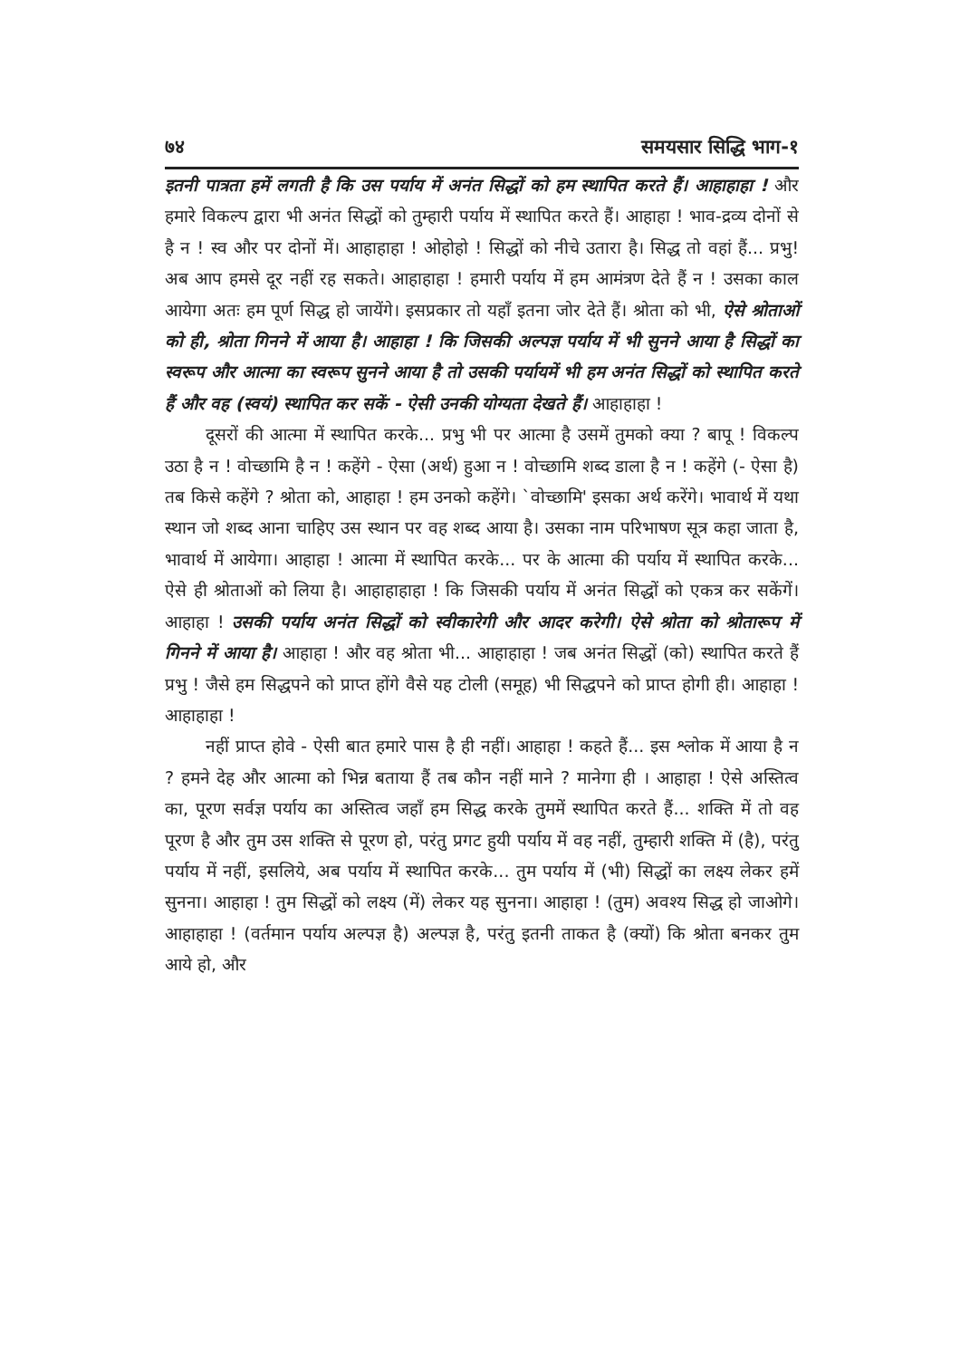७४ समयसार सिद्धि भाग-१
इतनी पात्रता हमें लगती है कि उस पर्याय में अनंत सिद्धों को हम स्थापित करते हैं। आहाहाहा ! और हमारे विकल्प द्वारा भी अनंत सिद्धों को तुम्हारी पर्याय में स्थापित करते हैं। आहाहा ! भाव-द्रव्य दोनों से है न ! स्व और पर दोनों में। आहाहाहा ! ओहोहो ! सिद्धों को नीचे उतारा है। सिद्ध तो वहां हैं... प्रभु! अब आप हमसे दूर नहीं रह सकते। आहाहाहा ! हमारी पर्याय में हम आमंत्रण देते हैं न ! उसका काल आयेगा अतः हम पूर्ण सिद्ध हो जायेंगे। इसप्रकार तो यहाँ इतना जोर देते हैं। श्रोता को भी, ऐसे श्रोताओं को ही, श्रोता गिनने में आया है। आहाहा ! कि जिसकी अल्पज्ञ पर्याय में भी सुनने आया है सिद्धों का स्वरूप और आत्मा का स्वरूप सुनने आया है तो उसकी पर्यायमें भी हम अनंत सिद्धों को स्थापित करते हैं और वह (स्वयं) स्थापित कर सकें - ऐसी उनकी योग्यता देखते हैं। आहाहाहा !
दूसरों की आत्मा में स्थापित करके... प्रभु भी पर आत्मा है उसमें तुमको क्या ? बापू ! विकल्प उठा है न ! वोच्छामि है न ! कहेंगे - ऐसा (अर्थ) हुआ न ! वोच्छामि शब्द डाला है न ! कहेंगे (- ऐसा है) तब किसे कहेंगे ? श्रोता को, आहाहा ! हम उनको कहेंगे। `वोच्छामि' इसका अर्थ करेंगे। भावार्थ में यथा स्थान जो शब्द आना चाहिए उस स्थान पर वह शब्द आया है। उसका नाम परिभाषण सूत्र कहा जाता है, भावार्थ में आयेगा। आहाहा ! आत्मा में स्थापित करके... पर के आत्मा की पर्याय में स्थापित करके... ऐसे ही श्रोताओं को लिया है। आहाहाहाहा ! कि जिसकी पर्याय में अनंत सिद्धों को एकत्र कर सकेंगें। आहाहा ! उसकी पर्याय अनंत सिद्धों को स्वीकारेगी और आदर करेगी। ऐसे श्रोता को श्रोतारूप में गिनने में आया है। आहाहा ! और वह श्रोता भी... आहाहाहा ! जब अनंत सिद्धों (को) स्थापित करते हैं प्रभु ! जैसे हम सिद्धपने को प्राप्त होंगे वैसे यह टोली (समूह) भी सिद्धपने को प्राप्त होगी ही। आहाहा ! आहाहाहा !
नहीं प्राप्त होवे - ऐसी बात हमारे पास है ही नहीं। आहाहा ! कहते हैं... इस श्लोक में आया है न ? हमने देह और आत्मा को भिन्न बताया हैं तब कौन नहीं माने ? मानेगा ही । आहाहा ! ऐसे अस्तित्व का, पूरण सर्वज्ञ पर्याय का अस्तित्व जहाँ हम सिद्ध करके तुममें स्थापित करते हैं... शक्ति में तो वह पूरण है और तुम उस शक्ति से पूरण हो, परंतु प्रगट हुयी पर्याय में वह नहीं, तुम्हारी शक्ति में (है), परंतु पर्याय में नहीं, इसलिये, अब पर्याय में स्थापित करके... तुम पर्याय में (भी) सिद्धों का लक्ष्य लेकर हमें सुनना। आहाहा ! तुम सिद्धों को लक्ष्य (में) लेकर यह सुनना। आहाहा ! (तुम) अवश्य सिद्ध हो जाओगे। आहाहाहा ! (वर्तमान पर्याय अल्पज्ञ है) अल्पज्ञ है, परंतु इतनी ताकत है (क्यों) कि श्रोता बनकर तुम आये हो, और